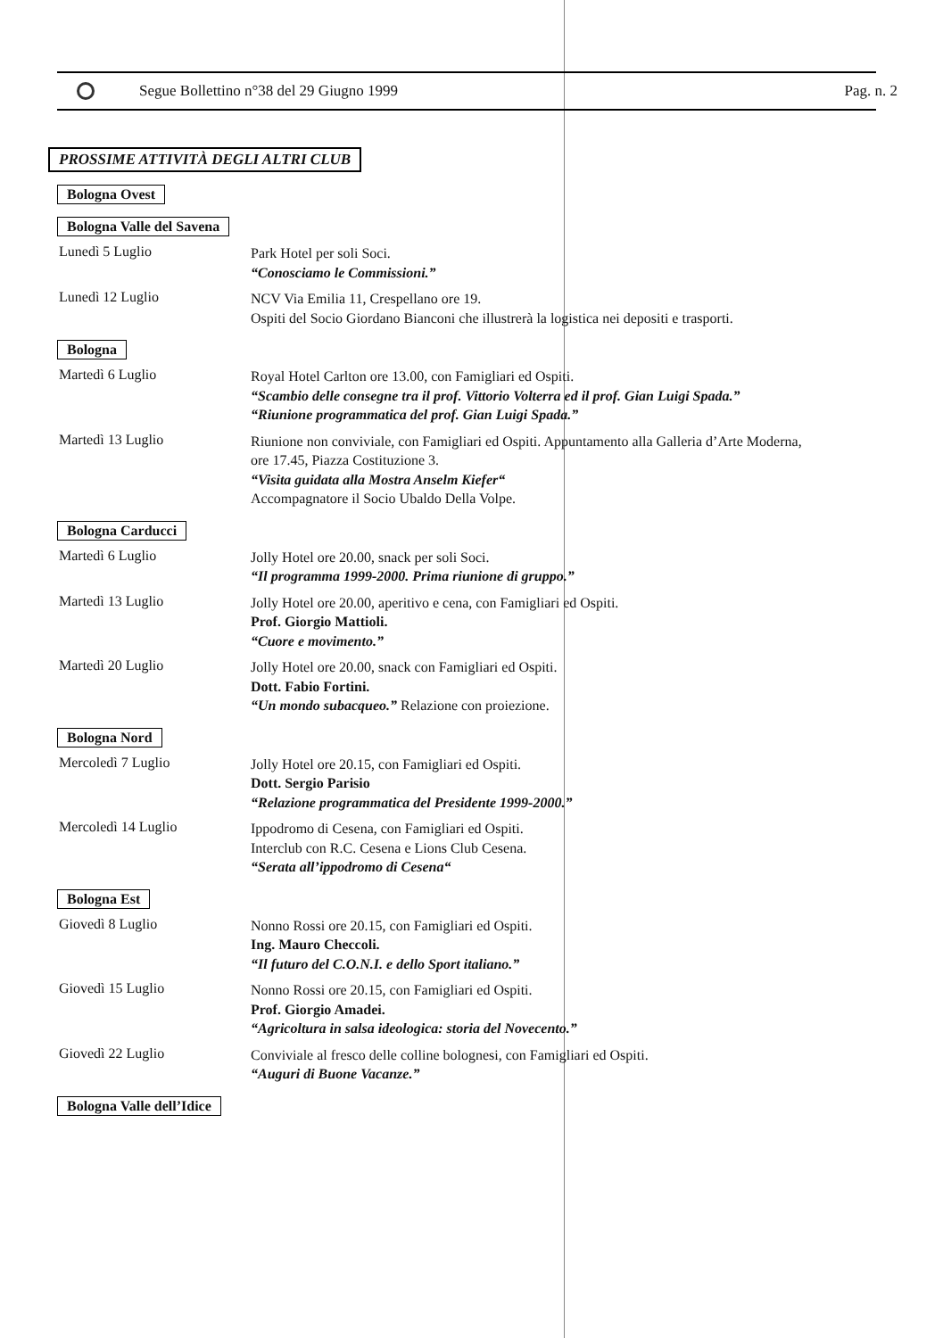Segue Bollettino n°38 del 29 Giugno 1999 Pag. n. 2
PROSSIME ATTIVITÀ DEGLI ALTRI CLUB
Bologna Ovest
Bologna Valle del Savena
Lunedì 5 Luglio
Park Hotel per soli Soci.
“Conosciamo le Commissioni.”
Lunedì 12 Luglio
NCV Via Emilia 11, Crespellano ore 19.
Ospiti del Socio Giordano Bianconi che illustrerà la logistica nei depositi e trasporti.
Bologna
Martedì 6 Luglio
Royal Hotel Carlton ore 13.00, con Famigliari ed Ospiti.
“Scambio delle consegne tra il prof. Vittorio Volterra ed il prof. Gian Luigi Spada.”
“Riunione programmatica del prof. Gian Luigi Spada.”
Martedì 13 Luglio
Riunione non conviviale, con Famigliari ed Ospiti. Appuntamento alla Galleria d’Arte Moderna,
ore 17.45, Piazza Costituzione 3.
“Visita guidata alla Mostra Anselm Kiefer“
Accompagnatore il Socio Ubaldo Della Volpe.
Bologna Carducci
Martedì 6 Luglio
Jolly Hotel ore 20.00, snack per soli Soci.
“Il programma 1999-2000. Prima riunione di gruppo.”
Martedì 13 Luglio
Jolly Hotel ore 20.00, aperitivo e cena, con Famigliari ed Ospiti.
Prof. Giorgio Mattioli.
“Cuore e movimento.”
Martedì 20 Luglio
Jolly Hotel ore 20.00, snack con Famigliari ed Ospiti.
Dott. Fabio Fortini.
“Un mondo subacqueo.” Relazione con proiezione.
Bologna Nord
Mercoledì 7 Luglio
Jolly Hotel ore 20.15, con Famigliari ed Ospiti.
Dott. Sergio Parisio
“Relazione programmatica del Presidente 1999-2000.”
Mercoledì 14 Luglio
Ippodromo di Cesena, con Famigliari ed Ospiti.
Interclub con R.C. Cesena e Lions Club Cesena.
“Serata all’ippodromo di Cesena“
Bologna Est
Giovedì 8 Luglio
Nonno Rossi ore 20.15, con Famigliari ed Ospiti.
Ing. Mauro Checcoli.
“Il futuro del C.O.N.I. e dello Sport italiano.”
Giovedì 15 Luglio
Nonno Rossi ore 20.15, con Famigliari ed Ospiti.
Prof. Giorgio Amadei.
“Agricoltura in salsa ideologica: storia del Novecento.”
Giovedì 22 Luglio
Conviviale al fresco delle colline bolognesi, con Famigliari ed Ospiti.
“Auguri di Buone Vacanze.”
Bologna Valle dell’Idice